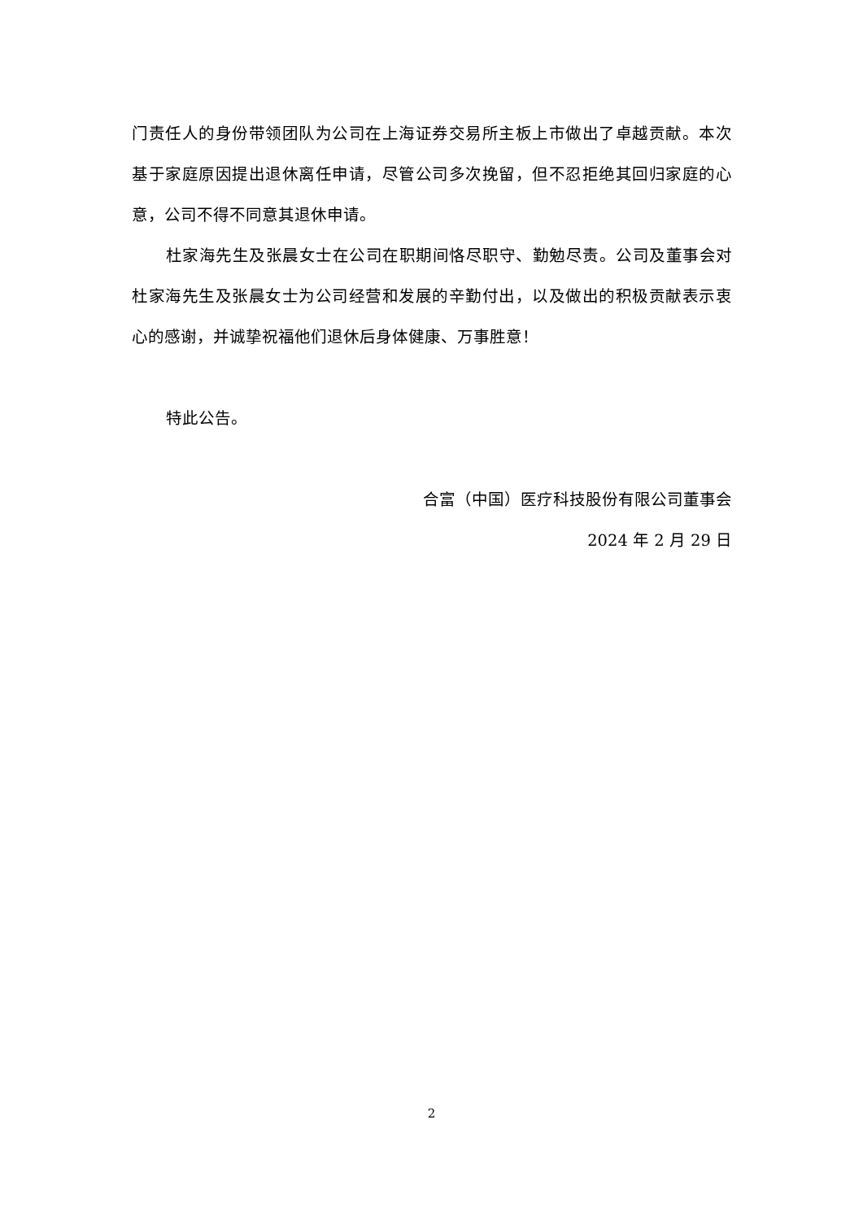门责任人的身份带领团队为公司在上海证券交易所主板上市做出了卓越贡献。本次基于家庭原因提出退休离任申请，尽管公司多次挽留，但不忍拒绝其回归家庭的心意，公司不得不同意其退休申请。
杜家海先生及张晨女士在公司在职期间恪尽职守、勤勉尽责。公司及董事会对杜家海先生及张晨女士为公司经营和发展的辛勤付出，以及做出的积极贡献表示衷心的感谢，并诚挚祝福他们退休后身体健康、万事胜意！
特此公告。
合富（中国）医疗科技股份有限公司董事会
2024 年 2 月 29 日
2